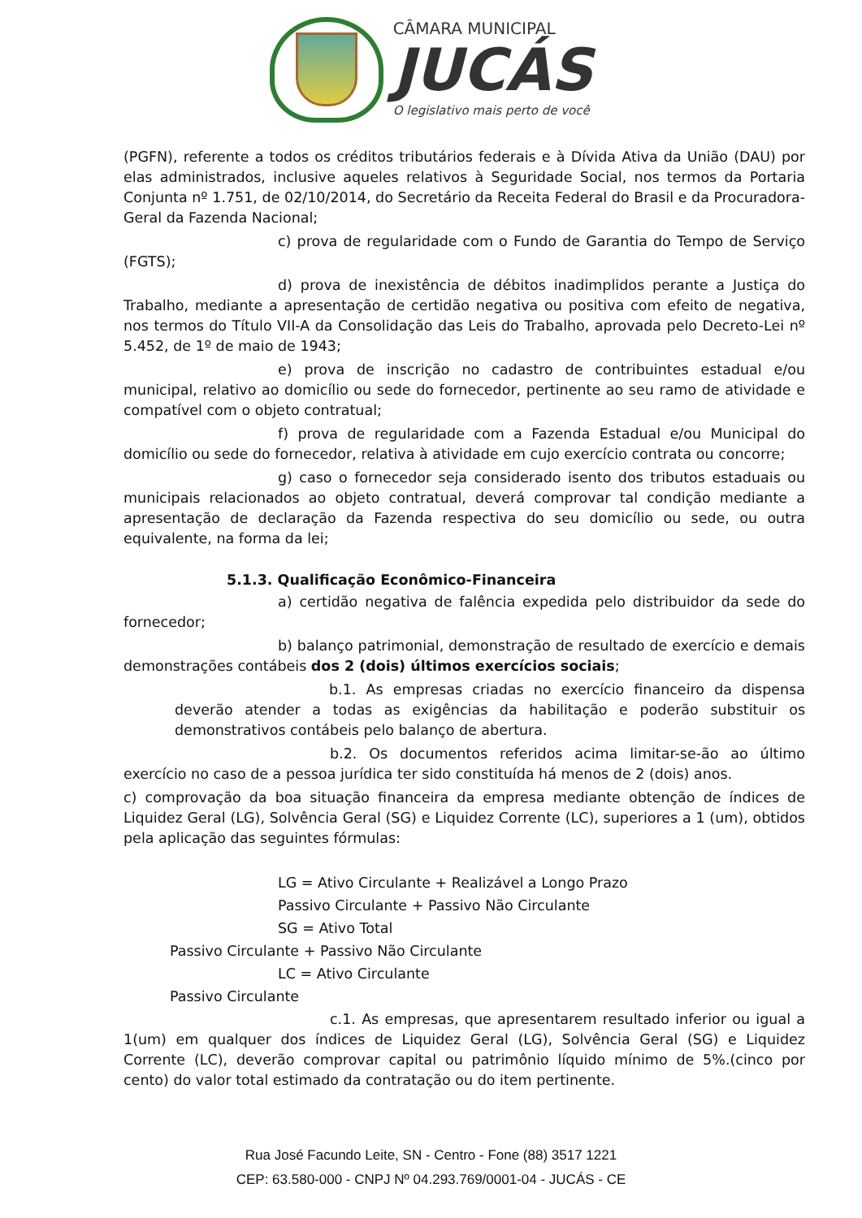CÂMARA MUNICIPAL
JUCÁS
O legislativo mais perto de você
(PGFN), referente a todos os créditos tributários federais e à Dívida Ativa da União (DAU) por elas administrados, inclusive aqueles relativos à Seguridade Social, nos termos da Portaria Conjunta nº 1.751, de 02/10/2014, do Secretário da Receita Federal do Brasil e da Procuradora-Geral da Fazenda Nacional;
c) prova de regularidade com o Fundo de Garantia do Tempo de Serviço (FGTS);
d) prova de inexistência de débitos inadimplidos perante a Justiça do Trabalho, mediante a apresentação de certidão negativa ou positiva com efeito de negativa, nos termos do Título VII-A da Consolidação das Leis do Trabalho, aprovada pelo Decreto-Lei nº 5.452, de 1º de maio de 1943;
e) prova de inscrição no cadastro de contribuintes estadual e/ou municipal, relativo ao domicílio ou sede do fornecedor, pertinente ao seu ramo de atividade e compatível com o objeto contratual;
f) prova de regularidade com a Fazenda Estadual e/ou Municipal do domicílio ou sede do fornecedor, relativa à atividade em cujo exercício contrata ou concorre;
g) caso o fornecedor seja considerado isento dos tributos estaduais ou municipais relacionados ao objeto contratual, deverá comprovar tal condição mediante a apresentação de declaração da Fazenda respectiva do seu domicílio ou sede, ou outra equivalente, na forma da lei;
5.1.3. Qualificação Econômico-Financeira
a) certidão negativa de falência expedida pelo distribuidor da sede do fornecedor;
b) balanço patrimonial, demonstração de resultado de exercício e demais demonstrações contábeis dos 2 (dois) últimos exercícios sociais;
b.1. As empresas criadas no exercício financeiro da dispensa deverão atender a todas as exigências da habilitação e poderão substituir os demonstrativos contábeis pelo balanço de abertura.
b.2. Os documentos referidos acima limitar-se-ão ao último exercício no caso de a pessoa jurídica ter sido constituída há menos de 2 (dois) anos.
c) comprovação da boa situação financeira da empresa mediante obtenção de índices de Liquidez Geral (LG), Solvência Geral (SG) e Liquidez Corrente (LC), superiores a 1 (um), obtidos pela aplicação das seguintes fórmulas:
LG = Ativo Circulante + Realizável a Longo Prazo
Passivo Circulante + Passivo Não Circulante
SG = Ativo Total
Passivo Circulante + Passivo Não Circulante
LC = Ativo Circulante
Passivo Circulante
c.1. As empresas, que apresentarem resultado inferior ou igual a 1(um) em qualquer dos índices de Liquidez Geral (LG), Solvência Geral (SG) e Liquidez Corrente (LC), deverão comprovar capital ou patrimônio líquido mínimo de 5%.(cinco por cento) do valor total estimado da contratação ou do item pertinente.
Rua José Facundo Leite, SN - Centro - Fone (88) 3517 1221
CEP: 63.580-000 - CNPJ Nº 04.293.769/0001-04 - JUCÁS - CE